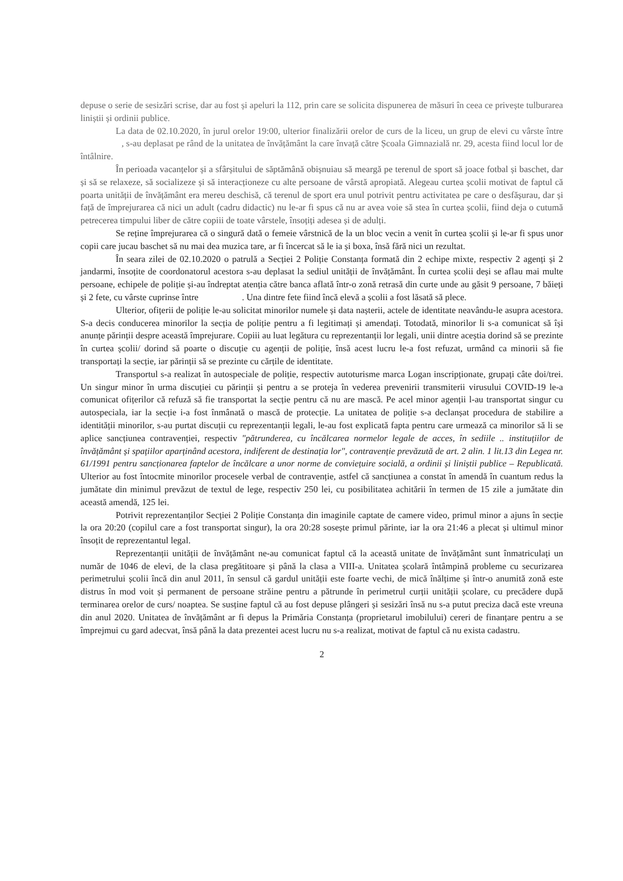depuse o serie de sesizări scrise, dar au fost și apeluri la 112, prin care se solicita dispunerea de măsuri în ceea ce privește tulburarea liniștii și ordinii publice.
La data de 02.10.2020, în jurul orelor 19:00, ulterior finalizării orelor de curs de la liceu, un grup de elevi cu vârste între , s-au deplasat pe rând de la unitatea de învățământ la care învață către Școala Gimnazială nr. 29, acesta fiind locul lor de întâlnire.
În perioada vacanțelor și a sfârșitului de săptămână obișnuiau să meargă pe terenul de sport să joace fotbal și baschet, dar și să se relaxeze, să socializeze și să interacționeze cu alte persoane de vârstă apropiată. Alegeau curtea școlii motivat de faptul că poarta unității de învățământ era mereu deschisă, că terenul de sport era unul potrivit pentru activitatea pe care o desfășurau, dar și față de împrejurarea că nici un adult (cadru didactic) nu le-ar fi spus că nu ar avea voie să stea în curtea școlii, fiind deja o cutumă petrecerea timpului liber de către copiii de toate vârstele, însoțiți adesea și de adulți.
Se reține împrejurarea că o singură dată o femeie vârstnică de la un bloc vecin a venit în curtea școlii și le-ar fi spus unor copii care jucau baschet să nu mai dea muzica tare, ar fi încercat să le ia și boxa, însă fără nici un rezultat.
În seara zilei de 02.10.2020 o patrulă a Secției 2 Poliție Constanța formată din 2 echipe mixte, respectiv 2 agenți și 2 jandarmi, însoțite de coordonatorul acestora s-au deplasat la sediul unității de învățământ. În curtea școlii deși se aflau mai multe persoane, echipele de poliție și-au îndreptat atenția către banca aflată într-o zonă retrasă din curte unde au găsit 9 persoane, 7 băieți și 2 fete, cu vârste cuprinse între . Una dintre fete fiind încă elevă a școlii a fost lăsată să plece.
Ulterior, ofițerii de poliție le-au solicitat minorilor numele și data nașterii, actele de identitate neavându-le asupra acestora. S-a decis conducerea minorilor la secția de poliție pentru a fi legitimați și amendați. Totodată, minorilor li s-a comunicat să își anunțe părinții despre această împrejurare. Copiii au luat legătura cu reprezentanții lor legali, unii dintre aceștia dorind să se prezinte în curtea școlii/ dorind să poarte o discuție cu agenții de poliție, însă acest lucru le-a fost refuzat, urmând ca minorii să fie transportați la secție, iar părinții să se prezinte cu cărțile de identitate.
Transportul s-a realizat în autospeciale de poliție, respectiv autoturisme marca Logan inscripționate, grupați câte doi/trei. Un singur minor în urma discuției cu părinții și pentru a se proteja în vederea prevenirii transmiterii virusului COVID-19 le-a comunicat ofițerilor că refuză să fie transportat la secție pentru că nu are mască. Pe acel minor agenții l-au transportat singur cu autospeciala, iar la secție i-a fost înmânată o mască de protecție. La unitatea de poliție s-a declanșat procedura de stabilire a identității minorilor, s-au purtat discuții cu reprezentanții legali, le-au fost explicată fapta pentru care urmează ca minorilor să li se aplice sancțiunea contravenției, respectiv "pătrunderea, cu încălcarea normelor legale de acces, în sediile .. instituțiilor de învățământ și spațiilor aparținând acestora, indiferent de destinația lor", contravenție prevăzută de art. 2 alin. 1 lit.13 din Legea nr. 61/1991 pentru sancționarea faptelor de încălcare a unor norme de conviețuire socială, a ordinii și liniștii publice – Republicată. Ulterior au fost întocmite minorilor procesele verbal de contravenție, astfel că sancțiunea a constat în amendă în cuantum redus la jumătate din minimul prevăzut de textul de lege, respectiv 250 lei, cu posibilitatea achitării în termen de 15 zile a jumătate din această amendă, 125 lei.
Potrivit reprezentanților Secției 2 Poliție Constanța din imaginile captate de camere video, primul minor a ajuns în secție la ora 20:20 (copilul care a fost transportat singur), la ora 20:28 sosește primul părinte, iar la ora 21:46 a plecat și ultimul minor însoțit de reprezentantul legal.
Reprezentanții unității de învățământ ne-au comunicat faptul că la această unitate de învățământ sunt înmatriculați un număr de 1046 de elevi, de la clasa pregătitoare și până la clasa a VIII-a. Unitatea școlară întâmpină probleme cu securizarea perimetrului școlii încă din anul 2011, în sensul că gardul unității este foarte vechi, de mică înălțime și într-o anumită zonă este distrus în mod voit și permanent de persoane străine pentru a pătrunde în perimetrul curții unității școlare, cu precădere după terminarea orelor de curs/ noaptea. Se susține faptul că au fost depuse plângeri și sesizări însă nu s-a putut preciza dacă este vreuna din anul 2020. Unitatea de învățământ ar fi depus la Primăria Constanța (proprietarul imobilului) cereri de finanțare pentru a se împrejmui cu gard adecvat, însă până la data prezentei acest lucru nu s-a realizat, motivat de faptul că nu exista cadastru.
2